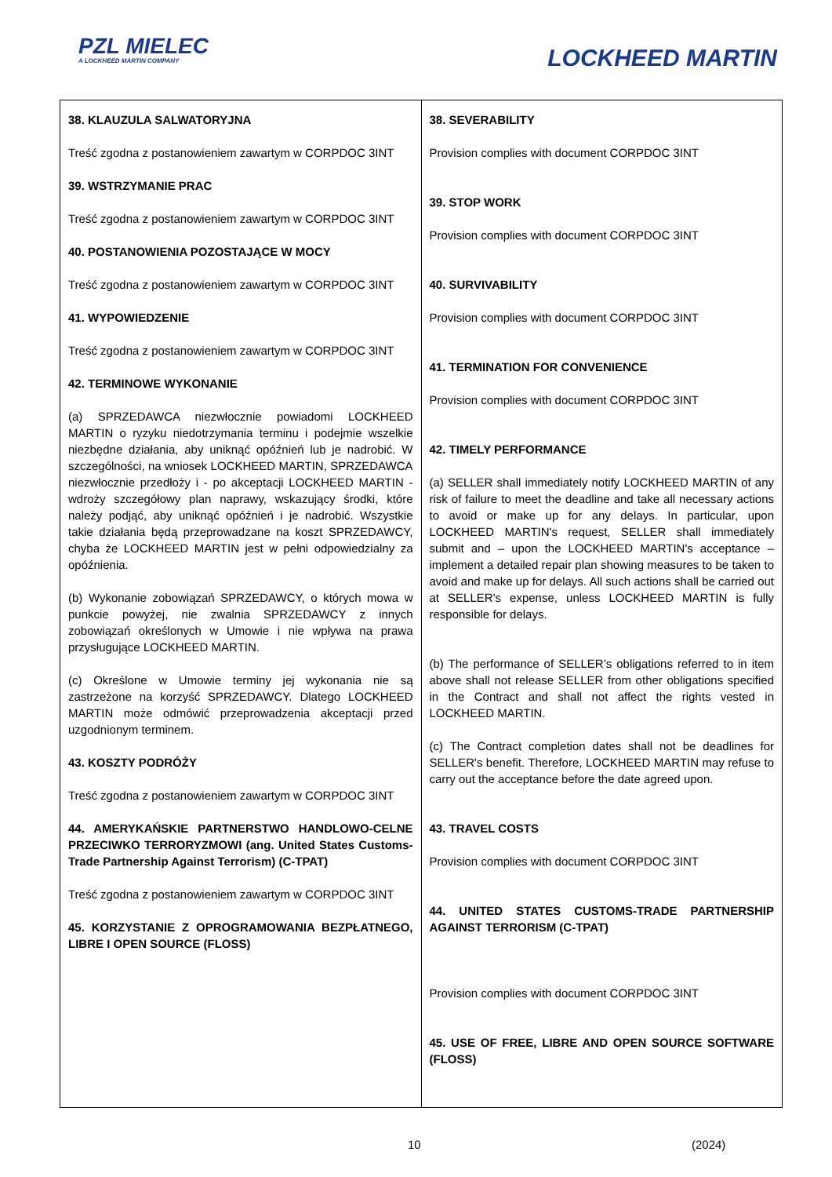PZL MIELEC
A LOCKHEED MARTIN COMPANY
LOCKHEED MARTIN
| 38. KLAUZULA SALWATORYJNA Treść zgodna z postanowieniem zawartym w CORPDOC 3INT 39. WSTRZYMANIE PRAC Treść zgodna z postanowieniem zawartym w CORPDOC 3INT 40. POSTANOWIENIA POZOSTAJĄCE W MOCY Treść zgodna z postanowieniem zawartym w CORPDOC 3INT 41. WYPOWIEDZENIE Treść zgodna z postanowieniem zawartym w CORPDOC 3INT 42. TERMINOWE WYKONANIE (a) SPRZEDAWCA niezwłocznie powiadomi LOCKHEED MARTIN o ryzyku niedotrzymania terminu i podejmie wszelkie niezbędne działania, aby uniknąć opóźnień lub je nadrobić. W szczególności, na wniosek LOCKHEED MARTIN, SPRZEDAWCA niezwłocznie przedłoży i - po akceptacji LOCKHEED MARTIN - wdroży szczegółowy plan naprawy, wskazujący środki, które należy podjąć, aby uniknąć opóźnień i je nadrobić. Wszystkie takie działania będą przeprowadzane na koszt SPRZEDAWCY, chyba że LOCKHEED MARTIN jest w pełni odpowiedzialny za opóźnienia. (b) Wykonanie zobowiązań SPRZEDAWCY, o których mowa w punkcie powyżej, nie zwalnia SPRZEDAWCY z innych zobowiązań określonych w Umowie i nie wpływa na prawa przysługujące LOCKHEED MARTIN. (c) Określone w Umowie terminy jej wykonania nie są zastrzeżone na korzyść SPRZEDAWCY. Dlatego LOCKHEED MARTIN może odmówić przeprowadzenia akceptacji przed uzgodnionym terminem. 43. KOSZTY PODRÓŻY Treść zgodna z postanowieniem zawartym w CORPDOC 3INT 44. AMERYKAŃSKIE PARTNERSTWO HANDLOWO-CELNE PRZECIWKO TERRORYZMOWI (ang. United States Customs-Trade Partnership Against Terrorism) (C-TPAT) Treść zgodna z postanowieniem zawartym w CORPDOC 3INT 45. KORZYSTANIE Z OPROGRAMOWANIA BEZPŁATNEGO, LIBRE I OPEN SOURCE (FLOSS) | 38. SEVERABILITY Provision complies with document CORPDOC 3INT 39. STOP WORK Provision complies with document CORPDOC 3INT 40. SURVIVABILITY Provision complies with document CORPDOC 3INT 41. TERMINATION FOR CONVENIENCE Provision complies with document CORPDOC 3INT 42. TIMELY PERFORMANCE (a) SELLER shall immediately notify LOCKHEED MARTIN of any risk of failure to meet the deadline and take all necessary actions to avoid or make up for any delays. In particular, upon LOCKHEED MARTIN's request, SELLER shall immediately submit and – upon the LOCKHEED MARTIN's acceptance – implement a detailed repair plan showing measures to be taken to avoid and make up for delays. All such actions shall be carried out at SELLER's expense, unless LOCKHEED MARTIN is fully responsible for delays. (b) The performance of SELLER’s obligations referred to in item above shall not release SELLER from other obligations specified in the Contract and shall not affect the rights vested in LOCKHEED MARTIN. (c) The Contract completion dates shall not be deadlines for SELLER's benefit. Therefore, LOCKHEED MARTIN may refuse to carry out the acceptance before the date agreed upon. 43. TRAVEL COSTS Provision complies with document CORPDOC 3INT 44. UNITED STATES CUSTOMS-TRADE PARTNERSHIP AGAINST TERRORISM (C-TPAT) Provision complies with document CORPDOC 3INT 45. USE OF FREE, LIBRE AND OPEN SOURCE SOFTWARE (FLOSS) |
10 (2024)